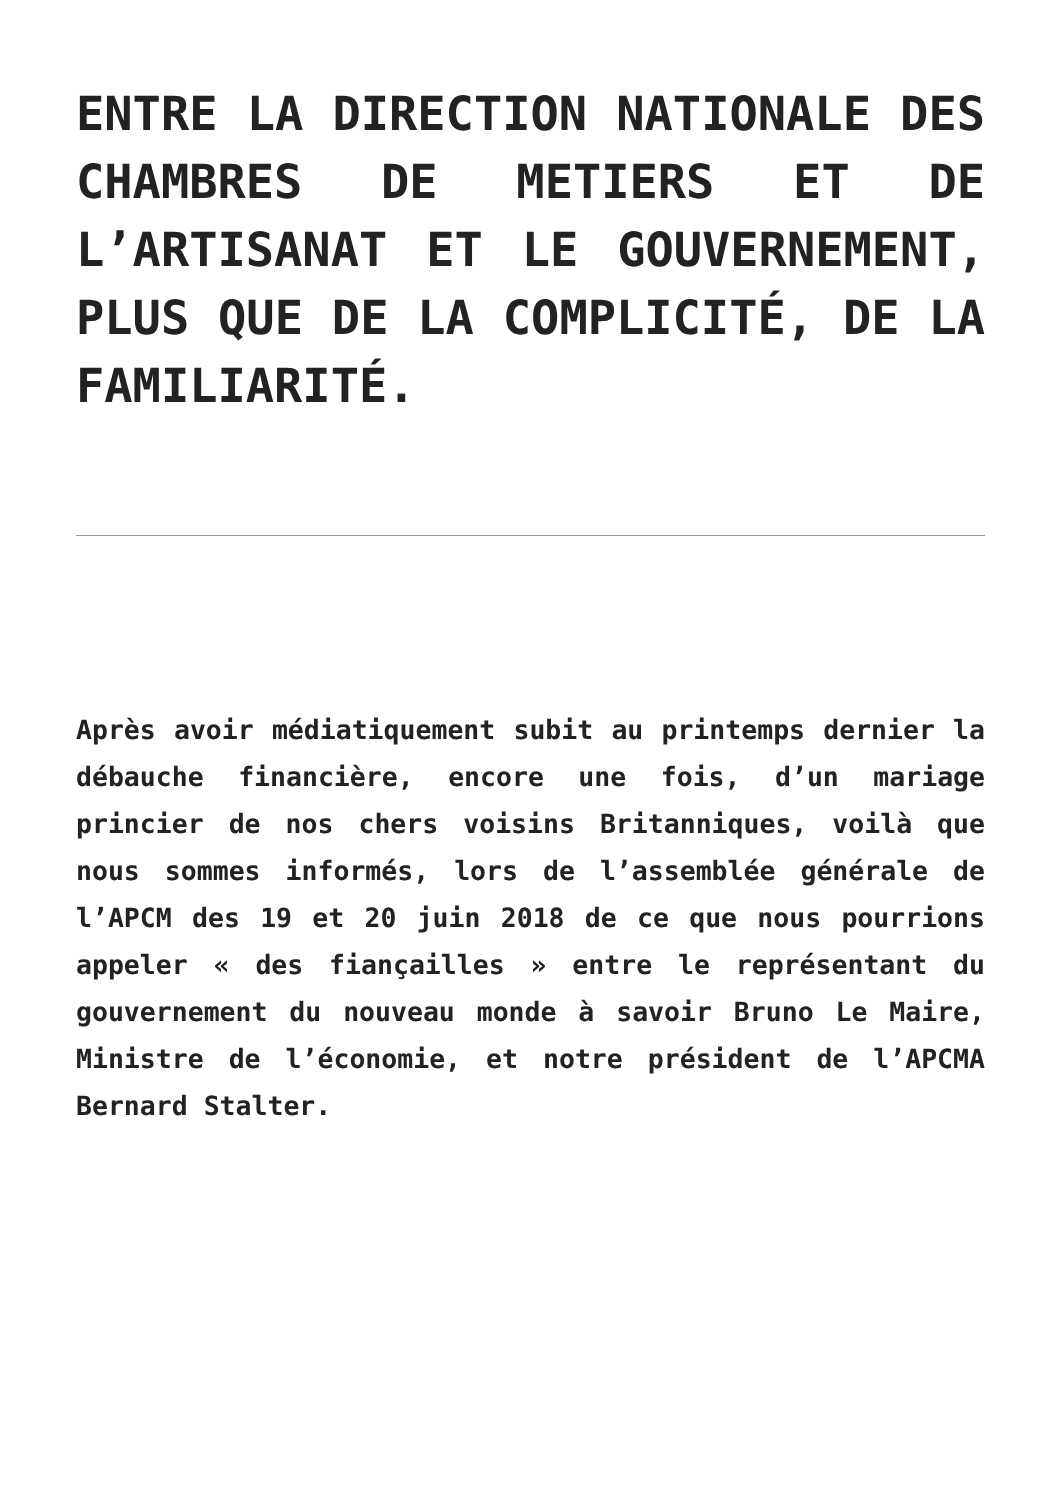ENTRE LA DIRECTION NATIONALE DES CHAMBRES DE METIERS ET DE L’ARTISANAT ET LE GOUVERNEMENT, PLUS QUE DE LA COMPLICITÉ, DE LA FAMILIARITÉ.
Après avoir médiatiquement subit au printemps dernier la débauche financière, encore une fois, d’un mariage princier de nos chers voisins Britanniques, voilà que nous sommes informés, lors de l’assemblée générale de l’APCM des 19 et 20 juin 2018 de ce que nous pourrions appeler « des fiançailles » entre le représentant du gouvernement du nouveau monde à savoir Bruno Le Maire, Ministre de l’économie, et notre président de l’APCMA Bernard Stalter.